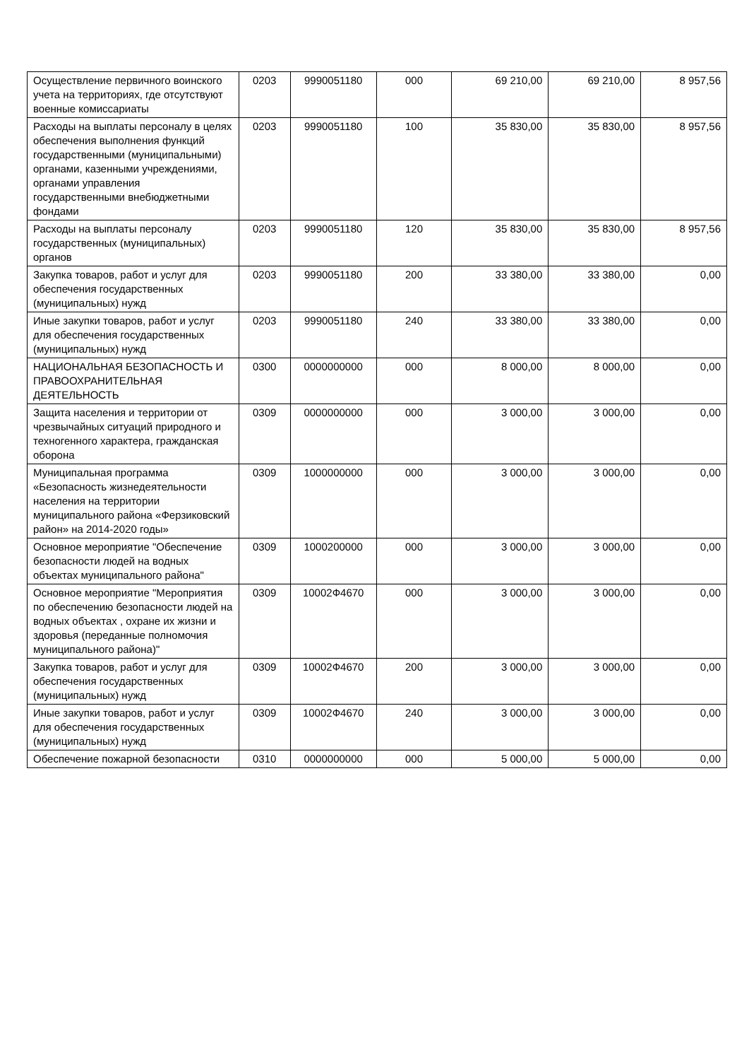| Осуществление первичного воинского учета на территориях, где отсутствуют военные комиссариаты | 0203 | 9990051180 | 000 | 69 210,00 | 69 210,00 | 8 957,56 |
| Расходы на выплаты персоналу в целях обеспечения выполнения функций государственными (муниципальными) органами, казенными учреждениями, органами управления государственными внебюджетными фондами | 0203 | 9990051180 | 100 | 35 830,00 | 35 830,00 | 8 957,56 |
| Расходы на выплаты персоналу государственных (муниципальных) органов | 0203 | 9990051180 | 120 | 35 830,00 | 35 830,00 | 8 957,56 |
| Закупка товаров, работ и услуг для обеспечения государственных (муниципальных) нужд | 0203 | 9990051180 | 200 | 33 380,00 | 33 380,00 | 0,00 |
| Иные закупки товаров, работ и услуг для обеспечения государственных (муниципальных) нужд | 0203 | 9990051180 | 240 | 33 380,00 | 33 380,00 | 0,00 |
| НАЦИОНАЛЬНАЯ БЕЗОПАСНОСТЬ И ПРАВООХРАНИТЕЛЬНАЯ ДЕЯТЕЛЬНОСТЬ | 0300 | 0000000000 | 000 | 8 000,00 | 8 000,00 | 0,00 |
| Защита населения и территории от чрезвычайных ситуаций природного и техногенного характера, гражданская оборона | 0309 | 0000000000 | 000 | 3 000,00 | 3 000,00 | 0,00 |
| Муниципальная программа «Безопасность жизнедеятельности населения на территории муниципального района «Ферзиковский район» на 2014-2020 годы» | 0309 | 1000000000 | 000 | 3 000,00 | 3 000,00 | 0,00 |
| Основное мероприятие "Обеспечение безопасности людей на водных объектах муниципального района" | 0309 | 1000200000 | 000 | 3 000,00 | 3 000,00 | 0,00 |
| Основное мероприятие "Мероприятия по обеспечению безопасности людей на водных объектах , охране их жизни и здоровья (переданные полномочия муниципального района)" | 0309 | 10002Ф4670 | 000 | 3 000,00 | 3 000,00 | 0,00 |
| Закупка товаров, работ и услуг для обеспечения государственных (муниципальных) нужд | 0309 | 10002Ф4670 | 200 | 3 000,00 | 3 000,00 | 0,00 |
| Иные закупки товаров, работ и услуг для обеспечения государственных (муниципальных) нужд | 0309 | 10002Ф4670 | 240 | 3 000,00 | 3 000,00 | 0,00 |
| Обеспечение пожарной безопасности | 0310 | 0000000000 | 000 | 5 000,00 | 5 000,00 | 0,00 |